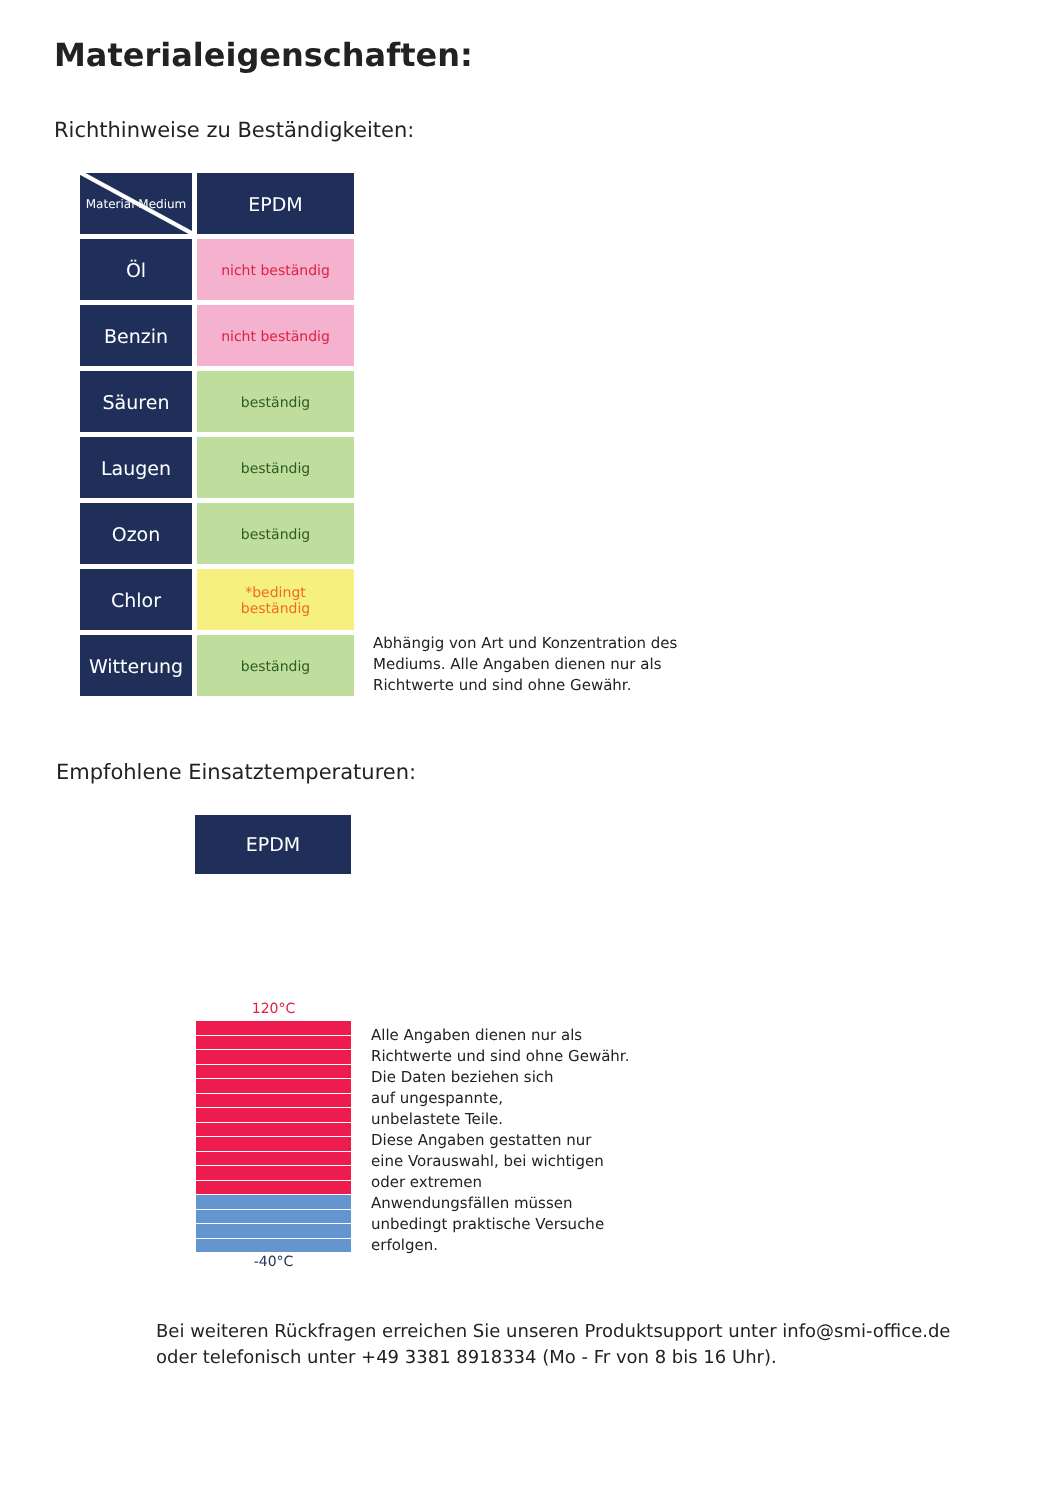Materialeigenschaften:
Richthinweise zu Beständigkeiten:
| Material Medium | EPDM |
| --- | --- |
| Öl | nicht beständig |
| Benzin | nicht beständig |
| Säuren | beständig |
| Laugen | beständig |
| Ozon | beständig |
| Chlor | *bedingt beständig |
| Witterung | beständig |
Abhängig von Art und Konzentration des
Mediums. Alle Angaben dienen nur als
Richtwerte und sind ohne Gewähr.
Empfohlene Einsatztemperaturen:
EPDM
120°C
-40°C
Alle Angaben dienen nur als
Richtwerte und sind ohne Gewähr.
Die Daten beziehen sich
auf ungespannte,
unbelastete Teile.
Diese Angaben gestatten nur
eine Vorauswahl, bei wichtigen
oder extremen
Anwendungsfällen müssen
unbedingt praktische Versuche
erfolgen.
Bei weiteren Rückfragen erreichen Sie unseren Produktsupport unter info@smi-office.de
oder telefonisch unter +49 3381 8918334 (Mo - Fr von 8 bis 16 Uhr).